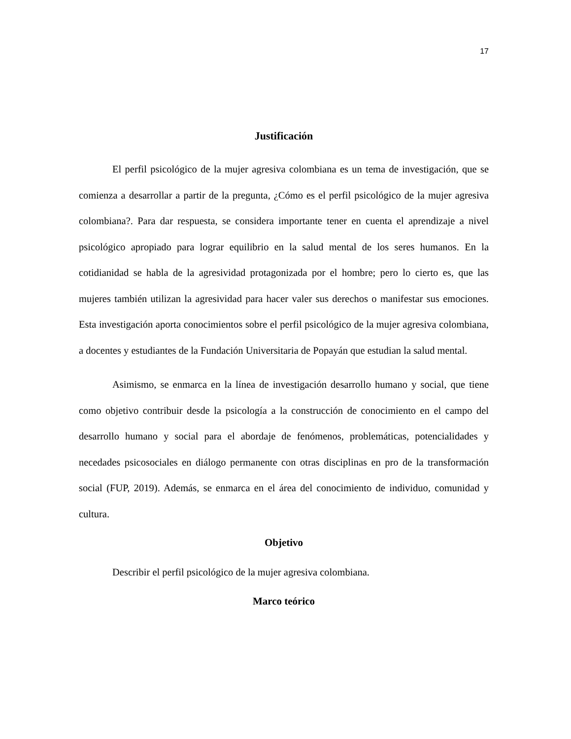17
Justificación
El perfil psicológico de la mujer agresiva colombiana es un tema de investigación, que se comienza a desarrollar a partir de la pregunta, ¿Cómo es el perfil psicológico de la mujer agresiva colombiana?. Para dar respuesta, se considera importante tener en cuenta el aprendizaje a nivel psicológico apropiado para lograr equilibrio en la salud mental de los seres humanos. En la cotidianidad se habla de la agresividad protagonizada por el hombre; pero lo cierto es, que las mujeres también utilizan la agresividad para hacer valer sus derechos o manifestar sus emociones. Esta investigación aporta conocimientos sobre el perfil psicológico de la mujer agresiva colombiana, a docentes y estudiantes de la Fundación Universitaria de Popayán que estudian la salud mental.
Asimismo, se enmarca en la línea de investigación desarrollo humano y social, que tiene como objetivo contribuir desde la psicología a la construcción de conocimiento en el campo del desarrollo humano y social para el abordaje de fenómenos, problemáticas, potencialidades y necedades psicosociales en diálogo permanente con otras disciplinas en pro de la transformación social (FUP, 2019). Además, se enmarca en el área del conocimiento de individuo, comunidad y cultura.
Objetivo
Describir el perfil psicológico de la mujer agresiva colombiana.
Marco teórico